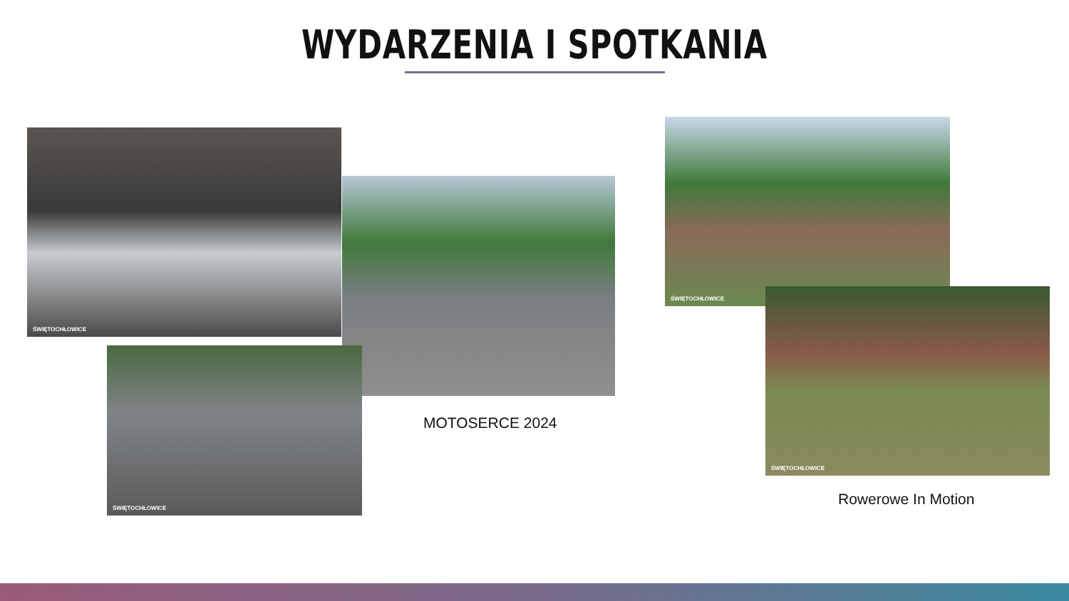WYDARZENIA I SPOTKANIA
ŚWIĘTOCHŁOWICE
ŚWIĘTOCHŁOWICE
MOTOSERCE 2024
ŚWIĘTOCHŁOWICE
ŚWIĘTOCHŁOWICE
Rowerowe In Motion